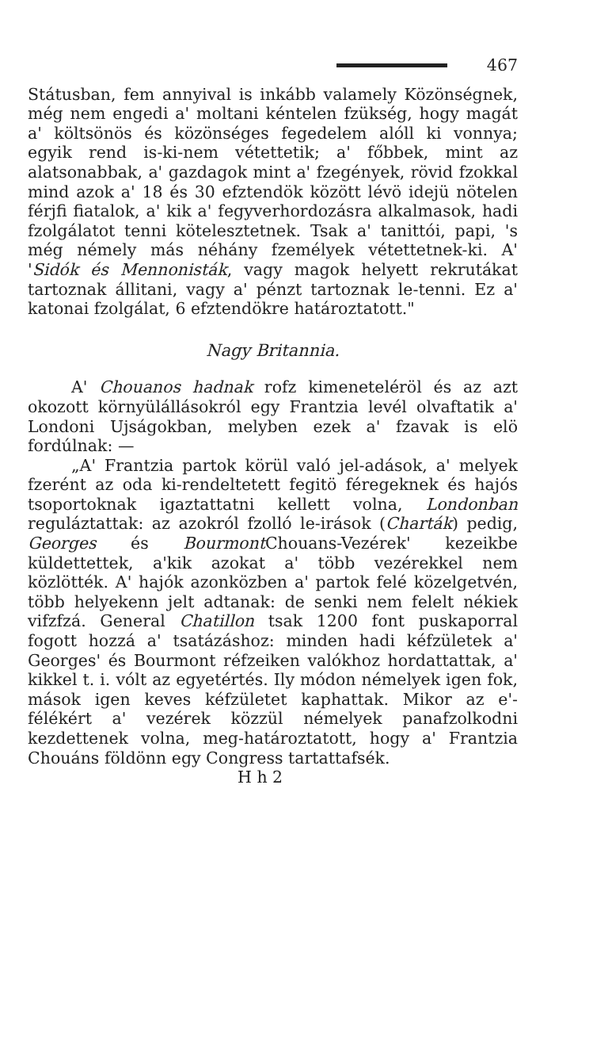467
Státusban, fem annyival is inkább valamely Közönségnek, még nem engedi a' moltani kéntelen fzükség, hogy magát a' költsönös és közönséges fegedelem alóll ki vonnya; egyik rend is-ki-nem vétettetik; a' főbbek, mint az alatsonabbak, a' gazdagok mint a' fzegények, rövid fzokkal mind azok a' 18 és 30 efztendök között lévö idejü nötelen férjfi fiatalok, a' kik a' fegyverhordozásra alkalmasok, hadi fzolgálatot tenni kötelesztetnek. Tsak a' tanittói, papi, 's még némely más néhány fzemélyek vétettetnek-ki. A' 'Sidók és Mennonisták, vagy magok helyett rekrutákat tartoznak állitani, vagy a' pénzt tartoznak le-tenni. Ez a' katonai fzolgálat, 6 efztendökre határoztatott."
Nagy Britannia.
A' Chouanos hadnak rofz kimeneteléröl és az azt okozott környülállásokról egy Frantzia levél olvaftatik a' Londoni Ujságokban, melyben ezek a' fzavak is elö fordúlnak: —
„A' Frantzia partok körül való jel-adások, a' melyek fzerént az oda ki-rendeltetett fegitö féregeknek és hajós tsoportoknak igaztattatni kellett volna, Londonban reguláztattak: az azokról fzolló le-irások (Charták) pedig, Georges és Bourmont Chouans-Vezérek' kezeikbe küldettettek, a'kik azokat a' több vezérekkel nem közlötték. A' hajók azonközben a' partok felé közelgetvén, több helyekenn jelt adtanak: de senki nem felelt nékiek vifzfzá. General Chatillon tsak 1200 font puskaporral fogott hozzá a' tsatázáshoz: minden hadi kéfzületek a' Georges' és Bourmont réfzeiken valókhoz hordattattak, a' kikkel t. i. vólt az egyetértés. Ily módon némelyek igen fok, mások igen keves kéfzületet kaphattak. Mikor az e'-félékért a' vezérek közzül némelyek panafzolkodni kezdettenek volna, meg-határoztatott, hogy a' Frantzia Chouáns földönn egy Congress tartattafsék.
H h 2